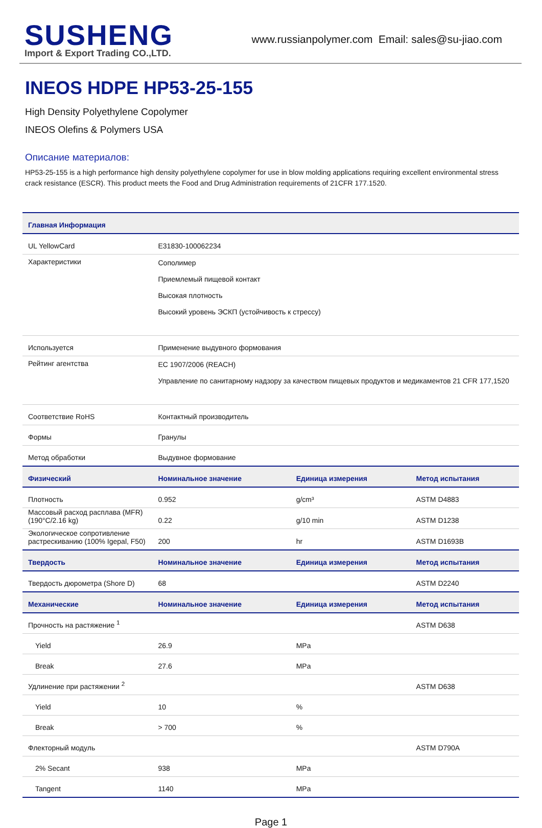SUSHENG
Import & Export Trading CO.,LTD.
www.russianpolymer.com Email: sales@su-jiao.com
INEOS HDPE HP53-25-155
High Density Polyethylene Copolymer
INEOS Olefins & Polymers USA
Описание материалов:
HP53-25-155 is a high performance high density polyethylene copolymer for use in blow molding applications requiring excellent environmental stress crack resistance (ESCR). This product meets the Food and Drug Administration requirements of 21CFR 177.1520.
| Главная Информация | | | |
| --- | --- | --- | --- |
| UL YellowCard | E31830-100062234 | | |
| Характеристики | Сополимер Приемлемый пищевой контакт Высокая плотность Высокий уровень ЭСКП (устойчивость к стрессу) | | |
| Используется | Применение выдувного формования | | |
| Рейтинг агентства | EC 1907/2006 (REACH) Управление по санитарному надзору за качеством пищевых продуктов и медикаментов 21 CFR 177,1520 | | |
| Соответствие RoHS | Контактный производитель | | |
| Формы | Гранулы | | |
| Метод обработки | Выдувное формование | | |
| Физический | Номинальное значение | Единица измерения | Метод испытания |
| Плотность | 0.952 | g/cm³ | ASTM D4883 |
| Массовый расход расплава (MFR) (190°C/2.16 kg) | 0.22 | g/10 min | ASTM D1238 |
| Экологическое сопротивление растрескиванию (100% Igepal, F50) | 200 | hr | ASTM D1693B |
| Твердость | Номинальное значение | Единица измерения | Метод испытания |
| Твердость дюрометра (Shore D) | 68 | | ASTM D2240 |
| Механические | Номинальное значение | Единица измерения | Метод испытания |
| Прочность на растяжение <sup>1</sup> | | | ASTM D638 |
| Yield | 26.9 | MPa | |
| Break | 27.6 | MPa | |
| Удлинение при растяжении <sup>2</sup> | | | ASTM D638 |
| Yield | 10 | % | |
| Break | > 700 | % | |
| Флекторный модуль | | | ASTM D790A |
| 2% Secant | 938 | MPa | |
| Tangent | 1140 | MPa | |
Page 1